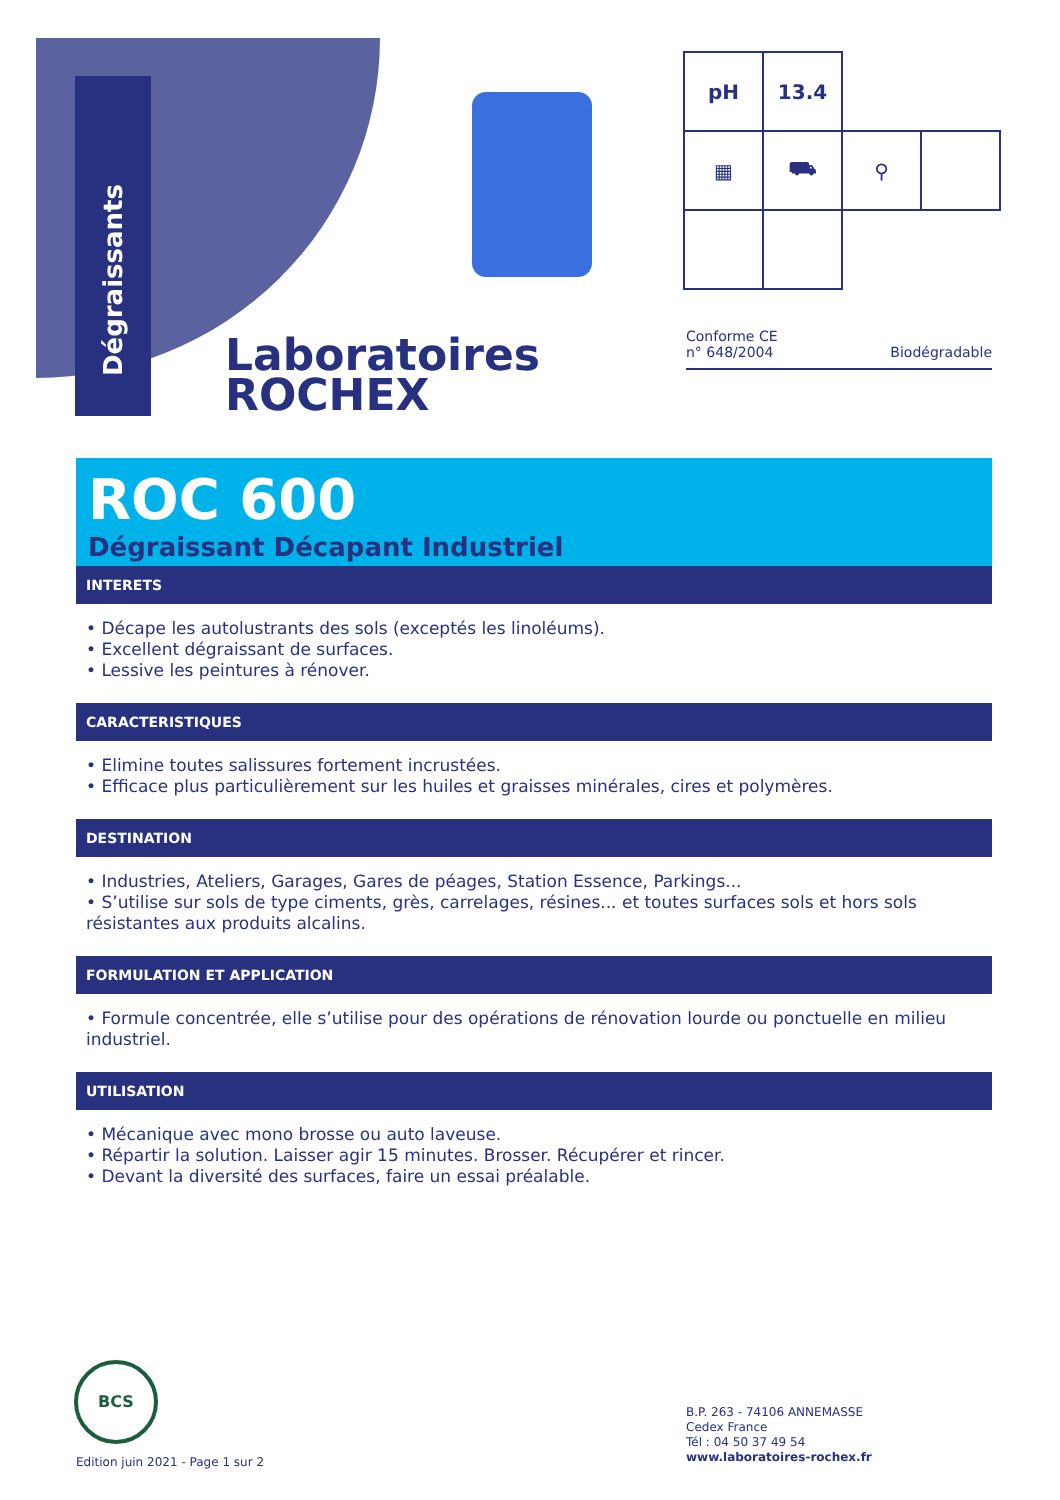Dégraissants
Laboratoires
ROCHEX
| pH | 13.4 | | |
| ▦ | ⛟ | ⚲ | |
Conforme CE
n° 648/2004 Biodégradable
ROC 600
Dégraissant Décapant Industriel
INTERETS
• Décape les autolustrants des sols (exceptés les linoléums).
• Excellent dégraissant de surfaces.
• Lessive les peintures à rénover.
CARACTERISTIQUES
• Elimine toutes salissures fortement incrustées.
• Efficace plus particulièrement sur les huiles et graisses minérales, cires et polymères.
DESTINATION
• Industries, Ateliers, Garages, Gares de péages, Station Essence, Parkings...
• S’utilise sur sols de type ciments, grès, carrelages, résines... et toutes surfaces sols et hors sols résistantes aux produits alcalins.
FORMULATION ET APPLICATION
• Formule concentrée, elle s’utilise pour des opérations de rénovation lourde ou ponctuelle en milieu industriel.
UTILISATION
• Mécanique avec mono brosse ou auto laveuse.
• Répartir la solution. Laisser agir 15 minutes. Brosser. Récupérer et rincer.
• Devant la diversité des surfaces, faire un essai préalable.
BCS
Edition juin 2021 - Page 1 sur 2
B.P. 263 - 74106 ANNEMASSE
Cedex France
Tél : 04 50 37 49 54
www.laboratoires-rochex.fr